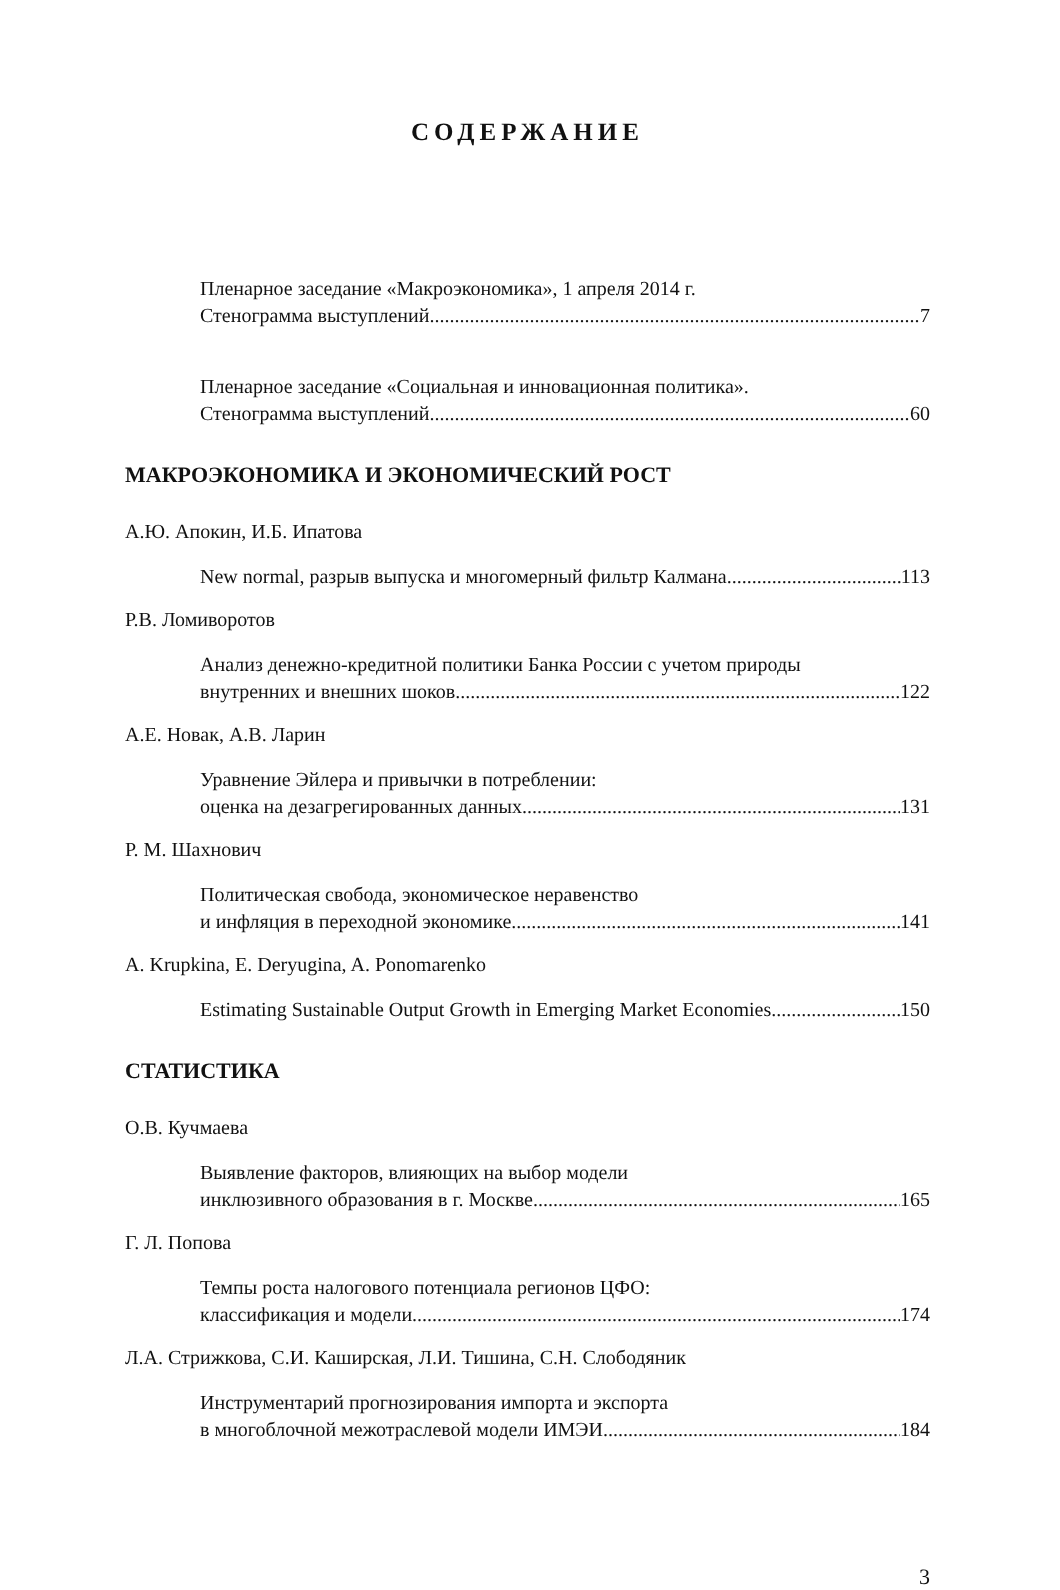СОДЕРЖАНИЕ
Пленарное заседание «Макроэкономика», 1 апреля 2014 г.
Стенограмма выступлений 7
Пленарное заседание «Социальная и инновационная политика».
Стенограмма выступлений 60
МАКРОЭКОНОМИКА И ЭКОНОМИЧЕСКИЙ РОСТ
А.Ю. Апокин, И.Б. Ипатова
New normal, разрыв выпуска и многомерный фильтр Калмана 113
Р.В. Ломиворотов
Анализ денежно-кредитной политики Банка России с учетом природы
внутренних и внешних шоков 122
А.Е. Новак, А.В. Ларин
Уравнение Эйлера и привычки в потреблении:
оценка на дезагрегированных данных 131
Р. М. Шахнович
Политическая свобода, экономическое неравенство
и инфляция в переходной экономике 141
A. Krupkina, E. Deryugina, A. Ponomarenko
Estimating Sustainable Output Growth in Emerging Market Economies 150
СТАТИСТИКА
О.В. Кучмаева
Выявление факторов, влияющих на выбор модели
инклюзивного образования в г. Москве 165
Г. Л. Попова
Темпы роста налогового потенциала регионов ЦФО:
классификация и модели 174
Л.А. Стрижкова, С.И. Каширская, Л.И. Тишина, С.Н. Слободяник
Инструментарий прогнозирования импорта и экспорта
в многоблочной межотраслевой модели ИМЭИ 184
3